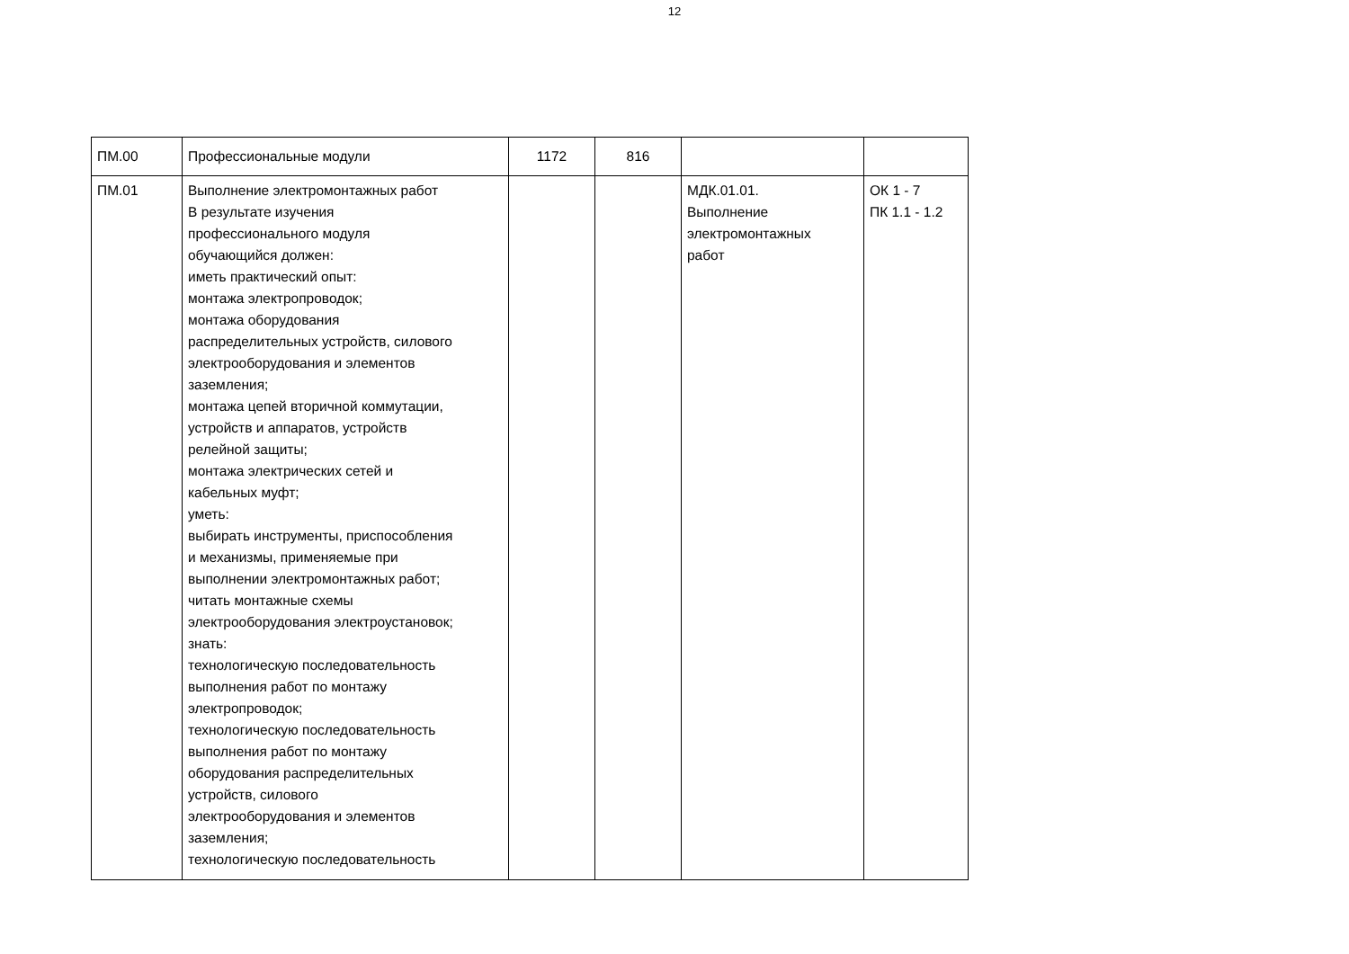12
| ПМ.00 | Профессиональные модули | 1172 | 816 | | |
| ПМ.01 | Выполнение электромонтажных работ В результате изучения профессионального модуля обучающийся должен: иметь практический опыт: монтажа электропроводок; монтажа оборудования распределительных устройств, силового электрооборудования и элементов заземления; монтажа цепей вторичной коммутации, устройств и аппаратов, устройств релейной защиты; монтажа электрических сетей и кабельных муфт; уметь: выбирать инструменты, приспособления и механизмы, применяемые при выполнении электромонтажных работ; читать монтажные схемы электрооборудования электроустановок; знать: технологическую последовательность выполнения работ по монтажу электропроводок; технологическую последовательность выполнения работ по монтажу оборудования распределительных устройств, силового электрооборудования и элементов заземления; технологическую последовательность | | | МДК.01.01. Выполнение электромонтажных работ | ОК 1 - 7 ПК 1.1 - 1.2 |